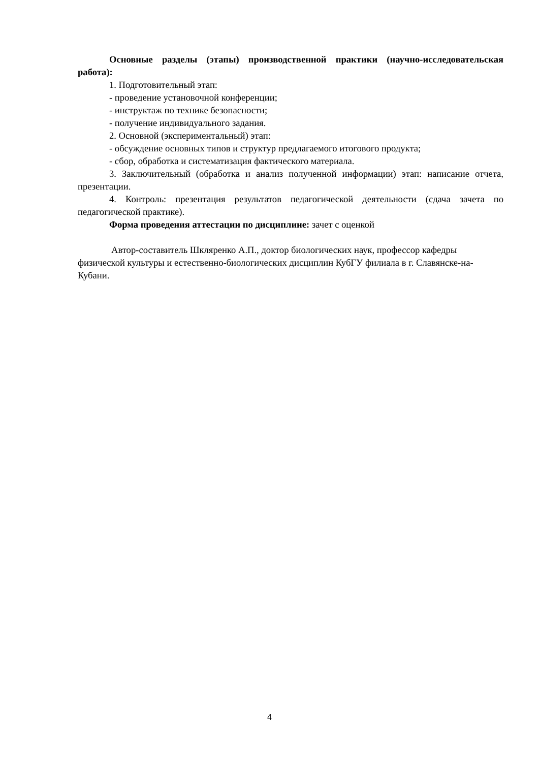Основные разделы (этапы) производственной практики (научно-исследовательская работа):
1. Подготовительный этап:
- проведение установочной конференции;
- инструктаж по технике безопасности;
- получение индивидуального задания.
2. Основной (экспериментальный) этап:
- обсуждение основных типов и структур предлагаемого итогового продукта;
- сбор, обработка и систематизация фактического материала.
3. Заключительный (обработка и анализ полученной информации) этап: написание отчета, презентации.
4. Контроль: презентация результатов педагогической деятельности (сдача зачета по педагогической практике).
Форма проведения аттестации по дисциплине: зачет с оценкой
Автор-составитель Шкляренко А.П., доктор биологических наук, профессор кафедры физической культуры и естественно-биологических дисциплин КубГУ филиала в г. Славянске-на-Кубани.
4